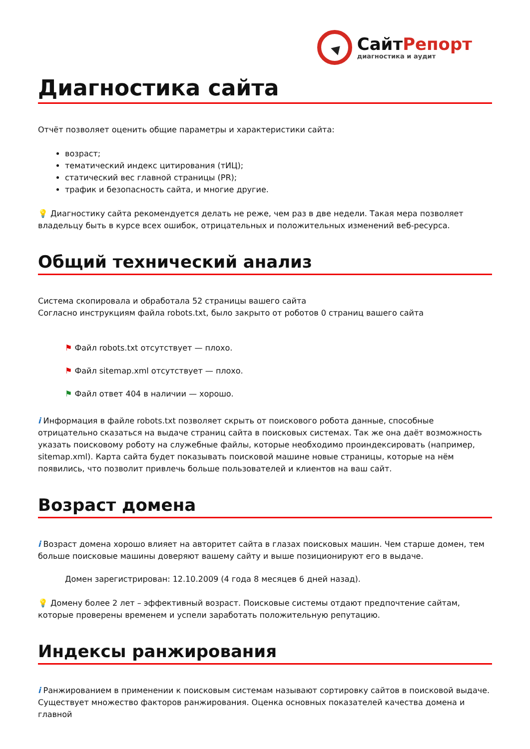СайтРепорт
диагностика и аудит
Диагностика сайта
Отчёт позволяет оценить общие параметры и характеристики сайта:
возраст;
тематический индекс цитирования (тИЦ);
статический вес главной страницы (PR);
трафик и безопасность сайта, и многие другие.
💡 Диагностику сайта рекомендуется делать не реже, чем раз в две недели. Такая мера позволяет владельцу быть в курсе всех ошибок, отрицательных и положительных изменений веб-ресурса.
Общий технический анализ
Система скопировала и обработала 52 страницы вашего сайта
Согласно инструкциям файла robots.txt, было закрыто от роботов 0 страниц вашего сайта
⚑ Файл robots.txt отсутствует — плохо.
⚑ Файл sitemap.xml отсутствует — плохо.
⚑ Файл ответ 404 в наличии — хорошо.
i Информация в файле robots.txt позволяет скрыть от поискового робота данные, способные отрицательно сказаться на выдаче страниц сайта в поисковых системах. Так же она даёт возможность указать поисковому роботу на служебные файлы, которые необходимо проиндексировать (например, sitemap.xml). Карта сайта будет показывать поисковой машине новые страницы, которые на нём появились, что позволит привлечь больше пользователей и клиентов на ваш сайт.
Возраст домена
i Возраст домена хорошо влияет на авторитет сайта в глазах поисковых машин. Чем старше домен, тем больше поисковые машины доверяют вашему сайту и выше позиционируют его в выдаче.
Домен зарегистрирован: 12.10.2009 (4 года 8 месяцев 6 дней назад).
💡 Домену более 2 лет – эффективный возраст. Поисковые системы отдают предпочтение сайтам, которые проверены временем и успели заработать положительную репутацию.
Индексы ранжирования
i Ранжированием в применении к поисковым системам называют сортировку сайтов в поисковой выдаче. Существует множество факторов ранжирования. Оценка основных показателей качества домена и главной